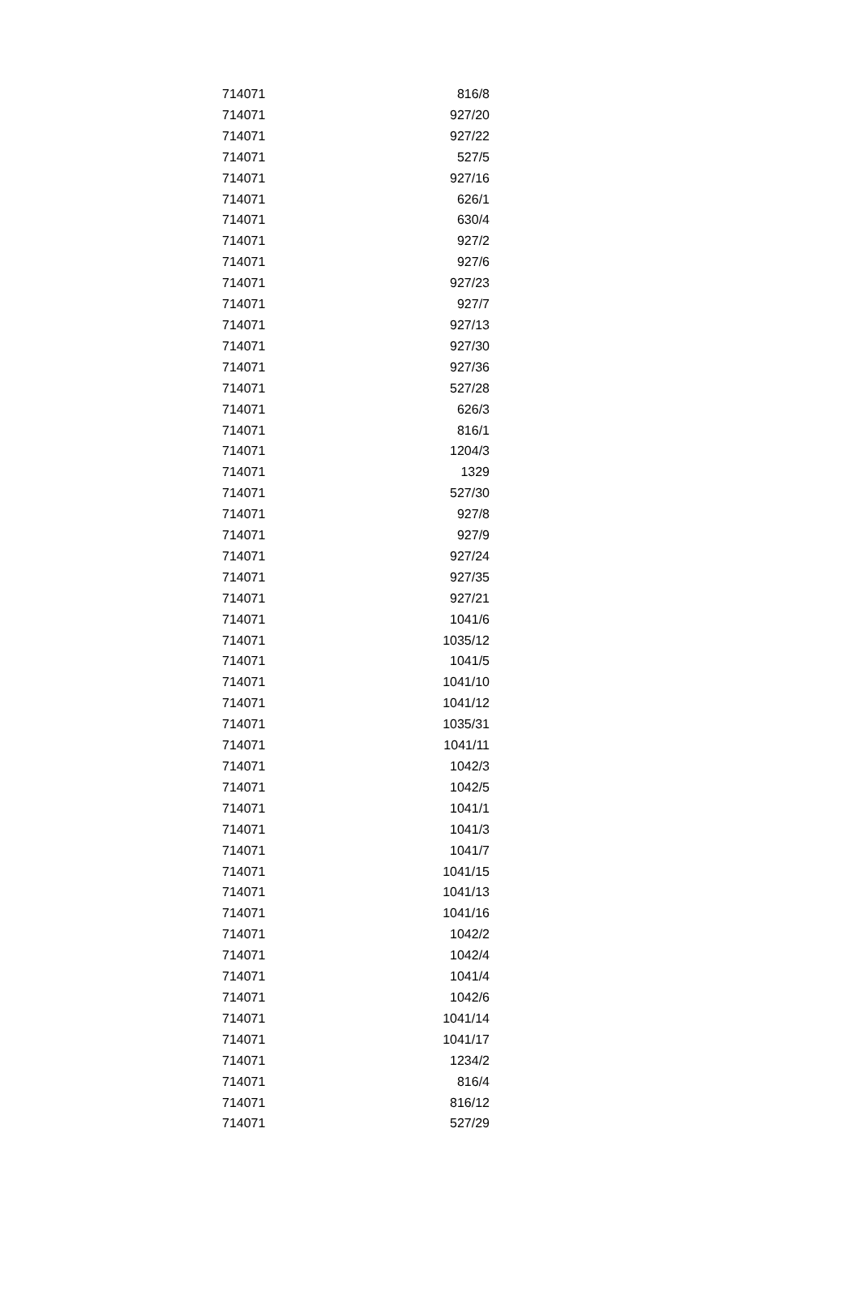| 714071 | 816/8 |
| 714071 | 927/20 |
| 714071 | 927/22 |
| 714071 | 527/5 |
| 714071 | 927/16 |
| 714071 | 626/1 |
| 714071 | 630/4 |
| 714071 | 927/2 |
| 714071 | 927/6 |
| 714071 | 927/23 |
| 714071 | 927/7 |
| 714071 | 927/13 |
| 714071 | 927/30 |
| 714071 | 927/36 |
| 714071 | 527/28 |
| 714071 | 626/3 |
| 714071 | 816/1 |
| 714071 | 1204/3 |
| 714071 | 1329 |
| 714071 | 527/30 |
| 714071 | 927/8 |
| 714071 | 927/9 |
| 714071 | 927/24 |
| 714071 | 927/35 |
| 714071 | 927/21 |
| 714071 | 1041/6 |
| 714071 | 1035/12 |
| 714071 | 1041/5 |
| 714071 | 1041/10 |
| 714071 | 1041/12 |
| 714071 | 1035/31 |
| 714071 | 1041/11 |
| 714071 | 1042/3 |
| 714071 | 1042/5 |
| 714071 | 1041/1 |
| 714071 | 1041/3 |
| 714071 | 1041/7 |
| 714071 | 1041/15 |
| 714071 | 1041/13 |
| 714071 | 1041/16 |
| 714071 | 1042/2 |
| 714071 | 1042/4 |
| 714071 | 1041/4 |
| 714071 | 1042/6 |
| 714071 | 1041/14 |
| 714071 | 1041/17 |
| 714071 | 1234/2 |
| 714071 | 816/4 |
| 714071 | 816/12 |
| 714071 | 527/29 |